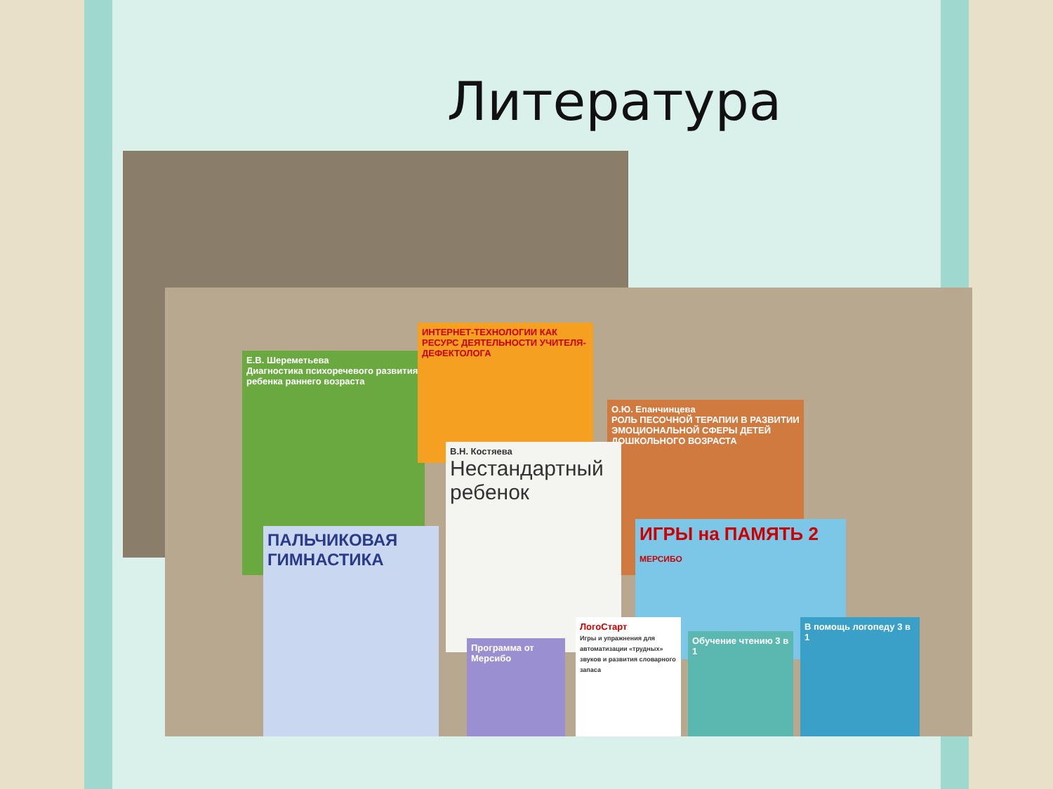Литература
Е.В. Шереметьева
Диагностика психоречевого развития ребенка раннего возраста
ИНТЕРНЕТ-ТЕХНОЛОГИИ КАК РЕСУРС ДЕЯТЕЛЬНОСТИ УЧИТЕЛЯ-ДЕФЕКТОЛОГА
О.Ю. Епанчинцева
РОЛЬ ПЕСОЧНОЙ ТЕРАПИИ В РАЗВИТИИ ЭМОЦИОНАЛЬНОЙ СФЕРЫ ДЕТЕЙ ДОШКОЛЬНОГО ВОЗРАСТА
В.Н. Костяева
Нестандартный ребенок
ПАЛЬЧИКОВАЯ ГИМНАСТИКА
ИГРЫ на ПАМЯТЬ 2 МЕРСИБО
Программа от Мерсибо
ЛогоСтарт
Игры и упражнения для автоматизации «трудных» звуков и развития словарного запаса
Обучение чтению 3 в 1
В помощь логопеду 3 в 1